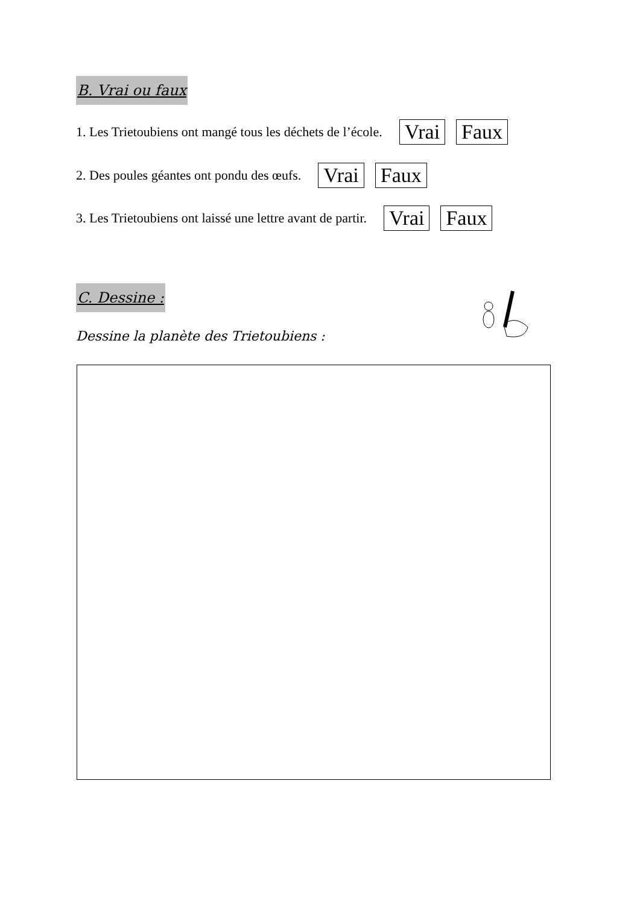B. Vrai ou faux
1. Les Trietoubiens ont mangé tous les déchets de l’école. Vrai Faux
2. Des poules géantes ont pondu des œufs. Vrai Faux
3. Les Trietoubiens ont laissé une lettre avant de partir. Vrai Faux
C. Dessine :
Dessine la planète des Trietoubiens :